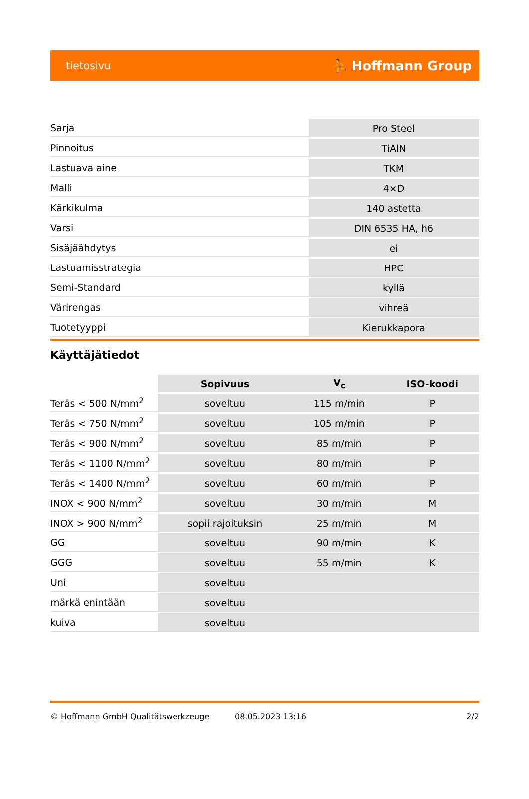tietosivu ⛹ Hoffmann Group
| Sarja | Pro Steel |
| Pinnoitus | TiAlN |
| Lastuava aine | TKM |
| Malli | 4×D |
| Kärkikulma | 140 astetta |
| Varsi | DIN 6535 HA, h6 |
| Sisäjäähdytys | ei |
| Lastuamisstrategia | HPC |
| Semi-Standard | kyllä |
| Värirengas | vihreä |
| Tuotetyyppi | Kierukkapora |
Käyttäjätiedot
| | Sopivuus | V<sub>c</sub> | ISO-koodi |
| --- | --- | --- | --- |
| Teräs < 500 N/mm<sup>2</sup> | soveltuu | 115 m/min | P |
| Teräs < 750 N/mm<sup>2</sup> | soveltuu | 105 m/min | P |
| Teräs < 900 N/mm<sup>2</sup> | soveltuu | 85 m/min | P |
| Teräs < 1100 N/mm<sup>2</sup> | soveltuu | 80 m/min | P |
| Teräs < 1400 N/mm<sup>2</sup> | soveltuu | 60 m/min | P |
| INOX < 900 N/mm<sup>2</sup> | soveltuu | 30 m/min | M |
| INOX > 900 N/mm<sup>2</sup> | sopii rajoituksin | 25 m/min | M |
| GG | soveltuu | 90 m/min | K |
| GGG | soveltuu | 55 m/min | K |
| Uni | soveltuu | | |
| märkä enintään | soveltuu | | |
| kuiva | soveltuu | | |
© Hoffmann GmbH Qualitätswerkzeuge 08.05.2023 13:16 2/2